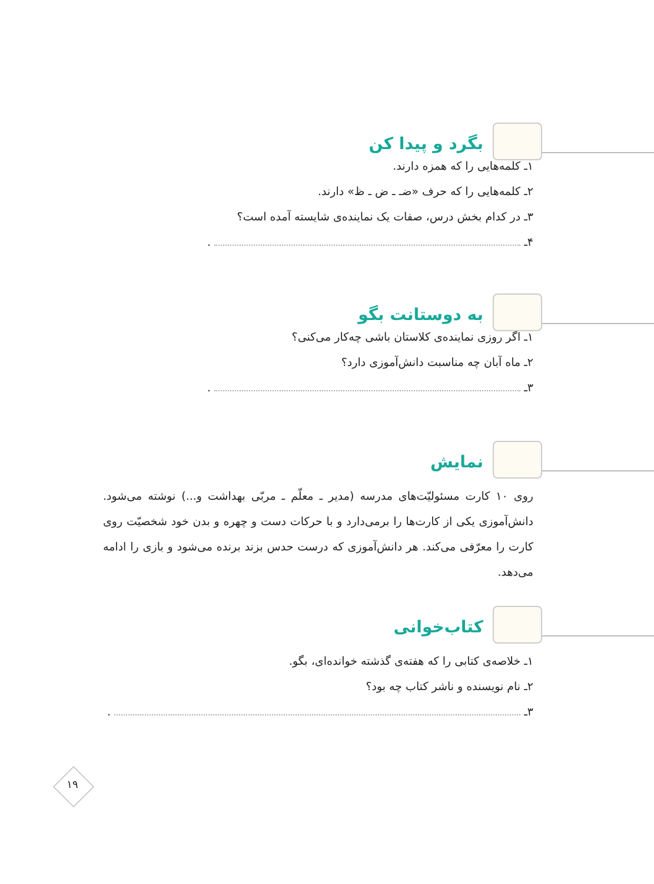بگرد و پیدا کن
۱ـ کلمه‌هایی را که همزه دارند.
۲ـ کلمه‌هایی را که حرف «ضـ ـ ض ـ ظ» دارند.
۳ـ در کدام بخش درس، صفات یک نماینده‌ی شایسته آمده است؟
۴ـ .
به دوستانت بگو
۱ـ اگر روزی نماینده‌ی کلاستان باشی چه‌کار می‌کنی؟
۲ـ ماه آبان چه مناسبت دانش‌آموزی دارد؟
۳ـ .
نمایش
روی ۱۰ کارت مسئولیّت‌های مدرسه (مدیر ـ معلّم ـ مربّی بهداشت و...) نوشته می‌شود. دانش‌آموزی یکی از کارت‌ها را برمی‌دارد و با حرکات دست و چهره و بدن خود شخصیّت روی کارت را معرّفی می‌کند. هر دانش‌آموزی که درست حدس بزند برنده می‌شود و بازی را ادامه می‌دهد.
کتاب‌خوانی
۱ـ خلاصه‌ی کتابی را که هفته‌ی گذشته خوانده‌ای، بگو.
۲ـ نام نویسنده و ناشر کتاب چه بود؟
۳ـ .
۱۹